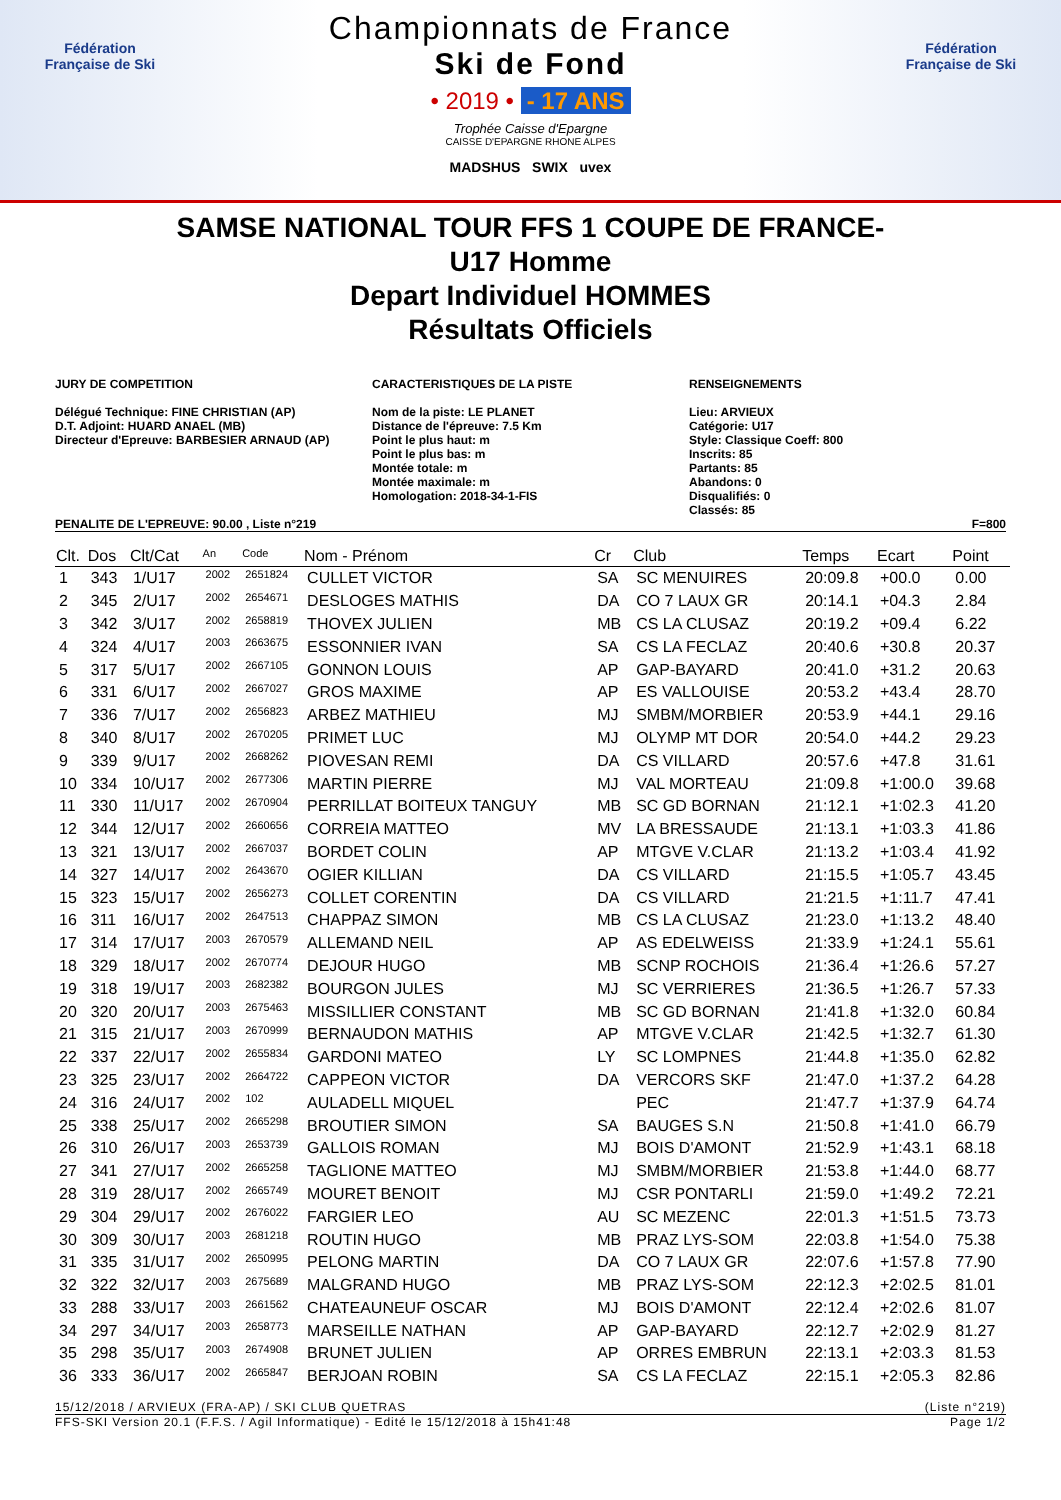Fédération Française de Ski
Fédération Française de Ski
Championnats de France
Ski de Fond
• 2019 • - 17 ANS
Trophée Caisse d'Epargne
CAISSE D'EPARGNE RHONE ALPES
MADSHUS SWIX uvex
SAMSE NATIONAL TOUR FFS 1 COUPE DE FRANCE-
U17 Homme
Depart Individuel HOMMES
Résultats Officiels
JURY DE COMPETITION
Délégué Technique: FINE CHRISTIAN (AP)
D.T. Adjoint: HUARD ANAEL (MB)
Directeur d'Epreuve: BARBESIER ARNAUD (AP)
CARACTERISTIQUES DE LA PISTE
Nom de la piste: LE PLANET
Distance de l'épreuve: 7.5 Km
Point le plus haut: m
Point le plus bas: m
Montée totale: m
Montée maximale: m
Homologation: 2018-34-1-FIS
RENSEIGNEMENTS
Lieu: ARVIEUX
Catégorie: U17
Style: Classique Coeff: 800
Inscrits: 85
Partants: 85
Abandons: 0
Disqualifiés: 0
Classés: 85
PENALITE DE L'EPREUVE: 90.00 , Liste n°219 F=800
| Clt. | Dos | Clt/Cat | An | Code | Nom - Prénom | Cr | Club | Temps | Ecart | Point |
| --- | --- | --- | --- | --- | --- | --- | --- | --- | --- | --- |
| 1 | 343 | 1/U17 | 2002 | 2651824 | CULLET VICTOR | SA | SC MENUIRES | 20:09.8 | +00.0 | 0.00 |
| 2 | 345 | 2/U17 | 2002 | 2654671 | DESLOGES MATHIS | DA | CO 7 LAUX GR | 20:14.1 | +04.3 | 2.84 |
| 3 | 342 | 3/U17 | 2002 | 2658819 | THOVEX JULIEN | MB | CS LA CLUSAZ | 20:19.2 | +09.4 | 6.22 |
| 4 | 324 | 4/U17 | 2003 | 2663675 | ESSONNIER IVAN | SA | CS LA FECLAZ | 20:40.6 | +30.8 | 20.37 |
| 5 | 317 | 5/U17 | 2002 | 2667105 | GONNON LOUIS | AP | GAP-BAYARD | 20:41.0 | +31.2 | 20.63 |
| 6 | 331 | 6/U17 | 2002 | 2667027 | GROS MAXIME | AP | ES VALLOUISE | 20:53.2 | +43.4 | 28.70 |
| 7 | 336 | 7/U17 | 2002 | 2656823 | ARBEZ MATHIEU | MJ | SMBM/MORBIER | 20:53.9 | +44.1 | 29.16 |
| 8 | 340 | 8/U17 | 2002 | 2670205 | PRIMET LUC | MJ | OLYMP MT DOR | 20:54.0 | +44.2 | 29.23 |
| 9 | 339 | 9/U17 | 2002 | 2668262 | PIOVESAN REMI | DA | CS VILLARD | 20:57.6 | +47.8 | 31.61 |
| 10 | 334 | 10/U17 | 2002 | 2677306 | MARTIN PIERRE | MJ | VAL MORTEAU | 21:09.8 | +1:00.0 | 39.68 |
| 11 | 330 | 11/U17 | 2002 | 2670904 | PERRILLAT BOITEUX TANGUY | MB | SC GD BORNAN | 21:12.1 | +1:02.3 | 41.20 |
| 12 | 344 | 12/U17 | 2002 | 2660656 | CORREIA MATTEO | MV | LA BRESSAUDE | 21:13.1 | +1:03.3 | 41.86 |
| 13 | 321 | 13/U17 | 2002 | 2667037 | BORDET COLIN | AP | MTGVE V.CLAR | 21:13.2 | +1:03.4 | 41.92 |
| 14 | 327 | 14/U17 | 2002 | 2643670 | OGIER KILLIAN | DA | CS VILLARD | 21:15.5 | +1:05.7 | 43.45 |
| 15 | 323 | 15/U17 | 2002 | 2656273 | COLLET CORENTIN | DA | CS VILLARD | 21:21.5 | +1:11.7 | 47.41 |
| 16 | 311 | 16/U17 | 2002 | 2647513 | CHAPPAZ SIMON | MB | CS LA CLUSAZ | 21:23.0 | +1:13.2 | 48.40 |
| 17 | 314 | 17/U17 | 2003 | 2670579 | ALLEMAND NEIL | AP | AS EDELWEISS | 21:33.9 | +1:24.1 | 55.61 |
| 18 | 329 | 18/U17 | 2002 | 2670774 | DEJOUR HUGO | MB | SCNP ROCHOIS | 21:36.4 | +1:26.6 | 57.27 |
| 19 | 318 | 19/U17 | 2003 | 2682382 | BOURGON JULES | MJ | SC VERRIERES | 21:36.5 | +1:26.7 | 57.33 |
| 20 | 320 | 20/U17 | 2003 | 2675463 | MISSILLIER CONSTANT | MB | SC GD BORNAN | 21:41.8 | +1:32.0 | 60.84 |
| 21 | 315 | 21/U17 | 2003 | 2670999 | BERNAUDON MATHIS | AP | MTGVE V.CLAR | 21:42.5 | +1:32.7 | 61.30 |
| 22 | 337 | 22/U17 | 2002 | 2655834 | GARDONI MATEO | LY | SC LOMPNES | 21:44.8 | +1:35.0 | 62.82 |
| 23 | 325 | 23/U17 | 2002 | 2664722 | CAPPEON VICTOR | DA | VERCORS SKF | 21:47.0 | +1:37.2 | 64.28 |
| 24 | 316 | 24/U17 | 2002 | 102 | AULADELL MIQUEL | | PEC | 21:47.7 | +1:37.9 | 64.74 |
| 25 | 338 | 25/U17 | 2002 | 2665298 | BROUTIER SIMON | SA | BAUGES S.N | 21:50.8 | +1:41.0 | 66.79 |
| 26 | 310 | 26/U17 | 2003 | 2653739 | GALLOIS ROMAN | MJ | BOIS D'AMONT | 21:52.9 | +1:43.1 | 68.18 |
| 27 | 341 | 27/U17 | 2002 | 2665258 | TAGLIONE MATTEO | MJ | SMBM/MORBIER | 21:53.8 | +1:44.0 | 68.77 |
| 28 | 319 | 28/U17 | 2002 | 2665749 | MOURET BENOIT | MJ | CSR PONTARLI | 21:59.0 | +1:49.2 | 72.21 |
| 29 | 304 | 29/U17 | 2002 | 2676022 | FARGIER LEO | AU | SC MEZENC | 22:01.3 | +1:51.5 | 73.73 |
| 30 | 309 | 30/U17 | 2003 | 2681218 | ROUTIN HUGO | MB | PRAZ LYS-SOM | 22:03.8 | +1:54.0 | 75.38 |
| 31 | 335 | 31/U17 | 2002 | 2650995 | PELONG MARTIN | DA | CO 7 LAUX GR | 22:07.6 | +1:57.8 | 77.90 |
| 32 | 322 | 32/U17 | 2003 | 2675689 | MALGRAND HUGO | MB | PRAZ LYS-SOM | 22:12.3 | +2:02.5 | 81.01 |
| 33 | 288 | 33/U17 | 2003 | 2661562 | CHATEAUNEUF OSCAR | MJ | BOIS D'AMONT | 22:12.4 | +2:02.6 | 81.07 |
| 34 | 297 | 34/U17 | 2003 | 2658773 | MARSEILLE NATHAN | AP | GAP-BAYARD | 22:12.7 | +2:02.9 | 81.27 |
| 35 | 298 | 35/U17 | 2003 | 2674908 | BRUNET JULIEN | AP | ORRES EMBRUN | 22:13.1 | +2:03.3 | 81.53 |
| 36 | 333 | 36/U17 | 2002 | 2665847 | BERJOAN ROBIN | SA | CS LA FECLAZ | 22:15.1 | +2:05.3 | 82.86 |
15/12/2018 / ARVIEUX (FRA-AP) / SKI CLUB QUETRAS (Liste n°219)
FFS-SKI Version 20.1 (F.F.S. / Agil Informatique) - Edité le 15/12/2018 à 15h41:48 Page 1/2